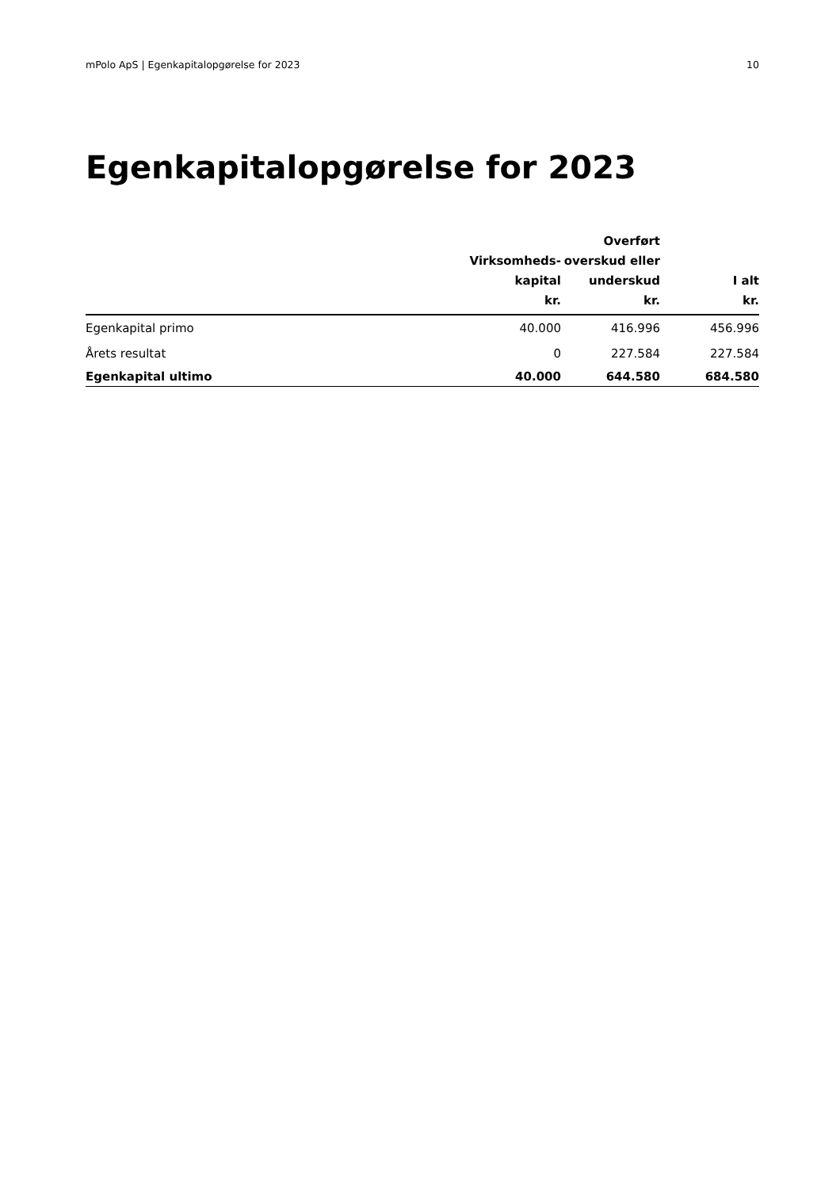mPolo ApS | Egenkapitalopgørelse for 2023 10
Egenkapitalopgørelse for 2023
| | Virksomheds- kapital kr. | Overført overskud eller underskud kr. | I alt kr. |
| --- | --- | --- | --- |
| Egenkapital primo | 40.000 | 416.996 | 456.996 |
| Årets resultat | 0 | 227.584 | 227.584 |
| Egenkapital ultimo | 40.000 | 644.580 | 684.580 |